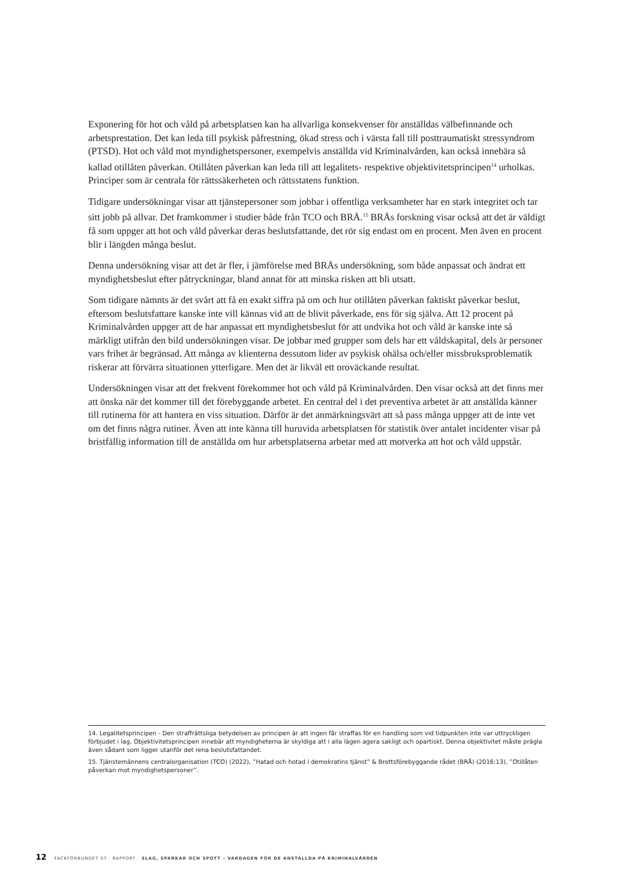Exponering för hot och våld på arbetsplatsen kan ha allvarliga konsekvenser för anställdas välbefinnande och arbetsprestation. Det kan leda till psykisk påfrestning, ökad stress och i värsta fall till posttraumatiskt stressyndrom (PTSD). Hot och våld mot myndighetspersoner, exempelvis anställda vid Kriminalvården, kan också innebära så kallad otillåten påverkan. Otillåten påverkan kan leda till att legalitets- respektive objektivitetsprincipen<sup>14</sup> urholkas. Principer som är centrala för rättssäkerheten och rättsstatens funktion.
Tidigare undersökningar visar att tjänstepersoner som jobbar i offentliga verksamheter har en stark integritet och tar sitt jobb på allvar. Det framkommer i studier både från TCO och BRÅ.<sup>15</sup> BRÅs forskning visar också att det är väldigt få som uppger att hot och våld påverkar deras beslutsfattande, det rör sig endast om en procent. Men även en procent blir i längden många beslut.
Denna undersökning visar att det är fler, i jämförelse med BRÅs undersökning, som både anpassat och ändrat ett myndighetsbeslut efter påtryckningar, bland annat för att minska risken att bli utsatt.
Som tidigare nämnts är det svårt att få en exakt siffra på om och hur otillåten påverkan faktiskt påverkar beslut, eftersom beslutsfattare kanske inte vill kännas vid att de blivit påverkade, ens för sig själva. Att 12 procent på Kriminalvården uppger att de har anpassat ett myndighetsbeslut för att undvika hot och våld är kanske inte så märkligt utifrån den bild undersökningen visar. De jobbar med grupper som dels har ett våldskapital, dels är personer vars frihet är begränsad. Att många av klienterna dessutom lider av psykisk ohälsa och/eller missbruksproblematik riskerar att förvärra situationen ytterligare. Men det är likväl ett oroväckande resultat.
Undersökningen visar att det frekvent förekommer hot och våld på Kriminalvården. Den visar också att det finns mer att önska när det kommer till det förebyggande arbetet. En central del i det preventiva arbetet är att anställda känner till rutinerna för att hantera en viss situation. Därför är det anmärkningsvärt att så pass många uppger att de inte vet om det finns några rutiner. Även att inte känna till huruvida arbetsplatsen för statistik över antalet incidenter visar på bristfällig information till de anställda om hur arbetsplatserna arbetar med att motverka att hot och våld uppstår.
14. Legalitetsprincipen - Den straffrättsliga betydelsen av principen är att ingen får straffas för en handling som vid tidpunkten inte var uttryckligen förbjudet i lag. Objektivitetsprincipen innebär att myndigheterna är skyldiga att i alla lägen agera sakligt och opartiskt. Denna objektivitet måste prägla även sådant som ligger utanför det rena beslutsfattandet.
15. Tjänstemännens centralorganisation (TCO) (2022), ”Hatad och hotad i demokratins tjänst” & Brottsförebyggande rådet (BRÅ) (2016:13), ”Otillåten påverkan mot myndighetspersoner”.
12 FACKFÖRBUNDET ST · RAPPORT · SLAG, SPARKAR OCH SPOTT – VARDAGEN FÖR DE ANSTÄLLDA PÅ KRIMINALVÅRDEN